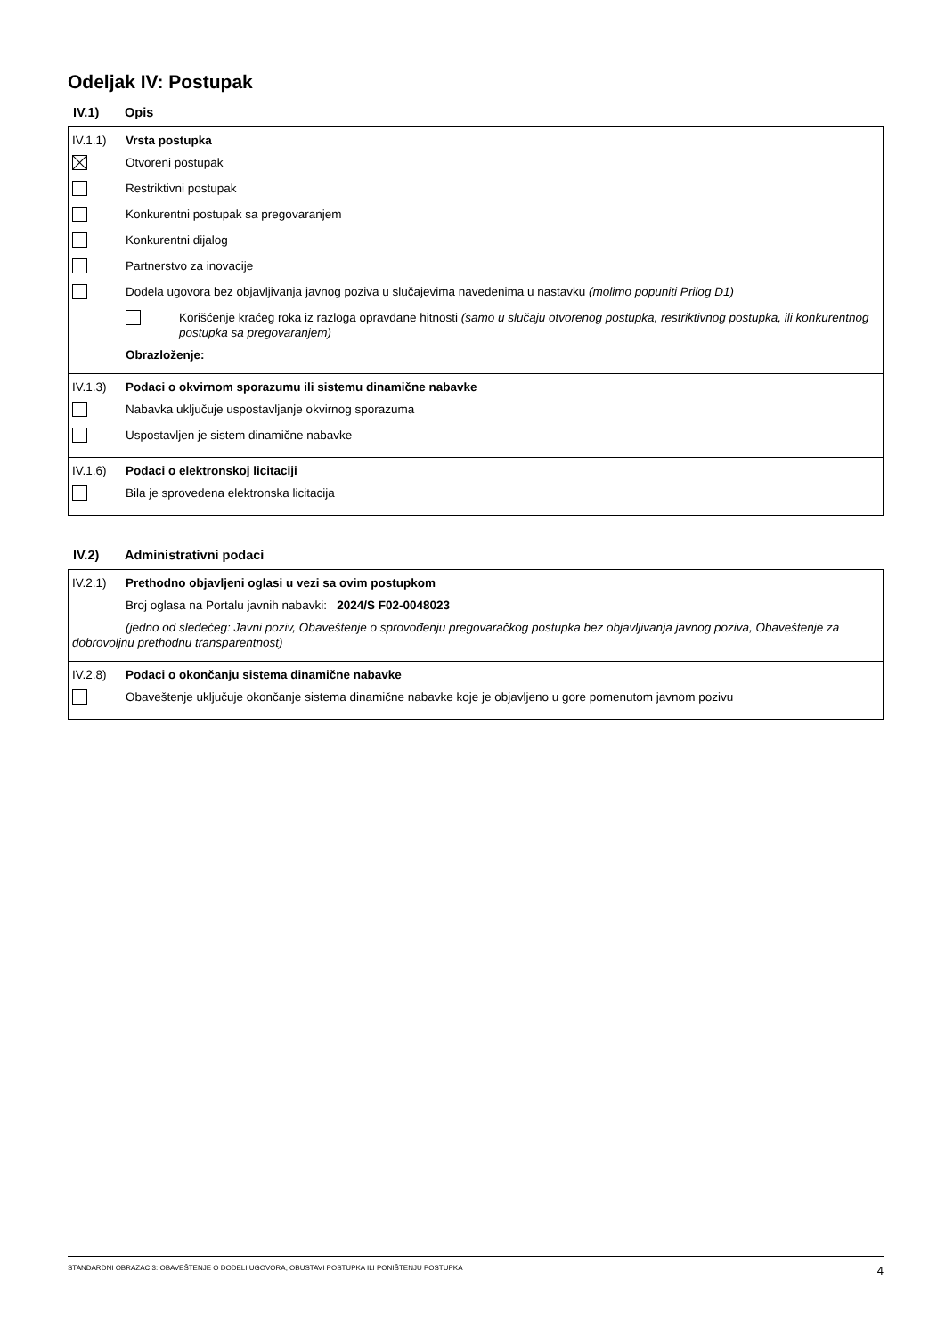Odeljak IV: Postupak
IV.1) Opis
IV.1.1) Vrsta postupka
Otvoreni postupak
Restriktivni postupak
Konkurentni postupak sa pregovaranjem
Konkurentni dijalog
Partnerstvo za inovacije
Dodela ugovora bez objavljivanja javnog poziva u slučajevima navedenima u nastavku (molimo popuniti Prilog D1)
Korišćenje kraćeg roka iz razloga opravdane hitnosti (samo u slučaju otvorenog postupka, restriktivnog postupka, ili konkurentnog postupka sa pregovaranjem)
Obrazloženje:
IV.1.3) Podaci o okvirnom sporazumu ili sistemu dinamične nabavke
Nabavka uključuje uspostavljanje okvirnog sporazuma
Uspostavljen je sistem dinamične nabavke
IV.1.6) Podaci o elektronskoj licitaciji
Bila je sprovedena elektronska licitacija
IV.2) Administrativni podaci
IV.2.1) Prethodno objavljeni oglasi u vezi sa ovim postupkom
Broj oglasa na Portalu javnih nabavki: 2024/S F02-0048023
(jedno od sledećeg: Javni poziv, Obaveštenje o sprovođenju pregovaračkog postupka bez objavljivanja javnog poziva, Obaveštenje za dobrovoljnu prethodnu transparentnost)
IV.2.8) Podaci o okončanju sistema dinamične nabavke
Obaveštenje uključuje okončanje sistema dinamične nabavke koje je objavljeno u gore pomenutom javnom pozivu
STANDARDNI OBRAZAC 3: OBAVEŠTENJE O DODELI UGOVORA, OBUSTAVI POSTUPKA ILI PONIŠTENJU POSTUPKA 4